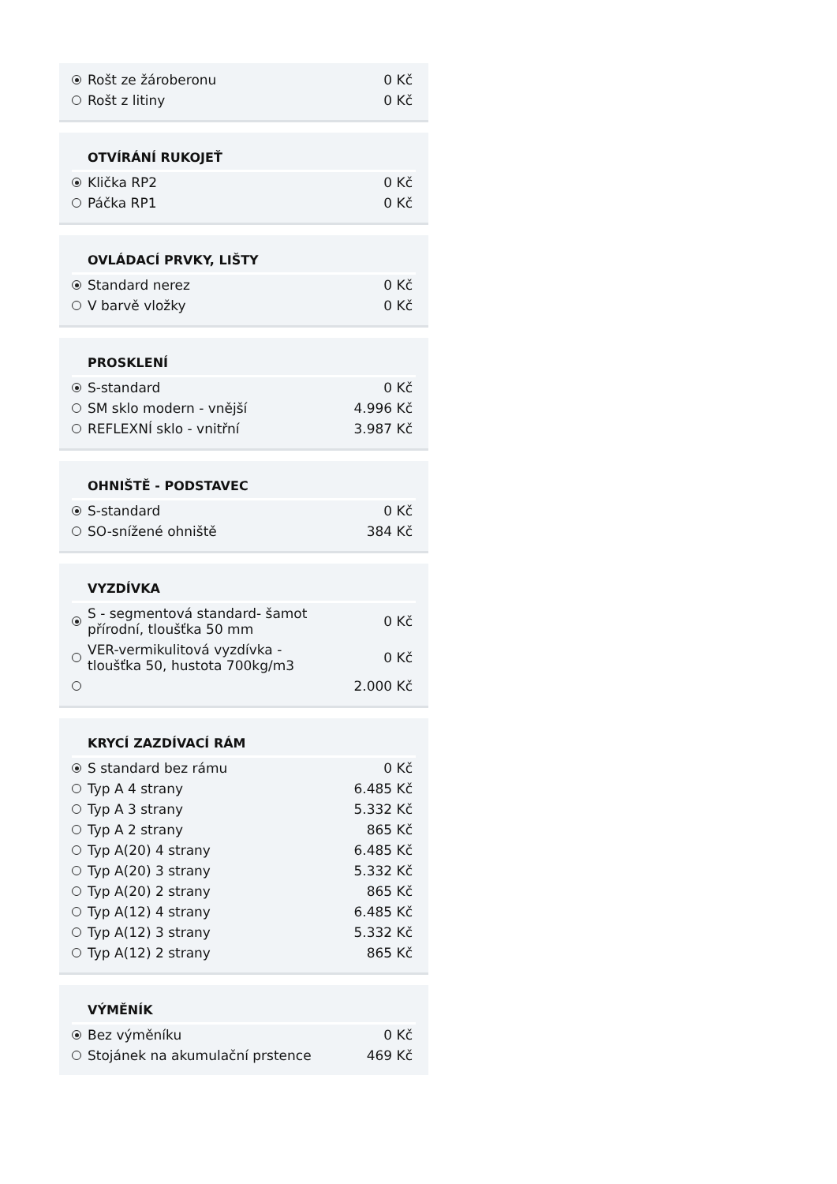| | Rošt ze žároberonu | 0 Kč |
| | Rošt z litiny | 0 Kč |
| | OTVÍRÁNÍ RUKOJEŤ | |
| | Klička RP2 | 0 Kč |
| | Páčka RP1 | 0 Kč |
| | OVLÁDACÍ PRVKY, LIŠTY | |
| | Standard nerez | 0 Kč |
| | V barvě vložky | 0 Kč |
| | PROSKLENÍ | |
| | S-standard | 0 Kč |
| | SM sklo modern - vnější | 4.996 Kč |
| | REFLEXNÍ sklo - vnitřní | 3.987 Kč |
| | OHNIŠTĚ - PODSTAVEC | |
| | S-standard | 0 Kč |
| | SO-snížené ohniště | 384 Kč |
| | VYZDÍVKA | |
| | S - segmentová standard- šamot přírodní, tloušťka 50 mm | 0 Kč |
| | VER-vermikulitová vyzdívka - tloušťka 50, hustota 700kg/m3 | 0 Kč |
| | | 2.000 Kč |
| | KRYCÍ ZAZDÍVACÍ RÁM | |
| | S standard bez rámu | 0 Kč |
| | Typ A 4 strany | 6.485 Kč |
| | Typ A 3 strany | 5.332 Kč |
| | Typ A 2 strany | 865 Kč |
| | Typ A(20) 4 strany | 6.485 Kč |
| | Typ A(20) 3 strany | 5.332 Kč |
| | Typ A(20) 2 strany | 865 Kč |
| | Typ A(12) 4 strany | 6.485 Kč |
| | Typ A(12) 3 strany | 5.332 Kč |
| | Typ A(12) 2 strany | 865 Kč |
| | VÝMĚNÍK | |
| | Bez výměníku | 0 Kč |
| | Stojánek na akumulační prstence | 469 Kč |